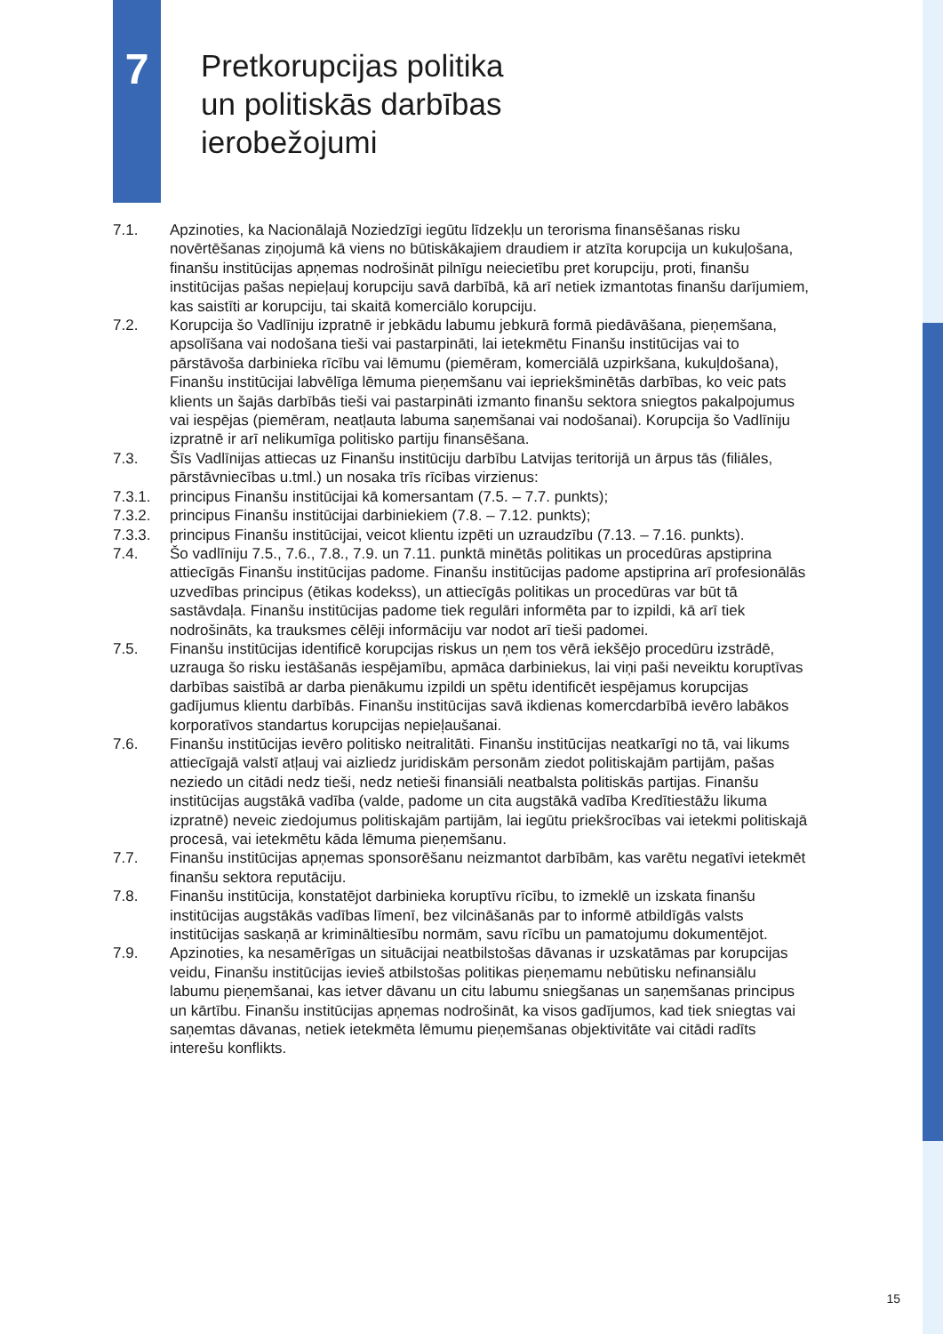7
Pretkorupcijas politika
un politiskās darbības
ierobežojumi
7.1. Apzinoties, ka Nacionālajā Noziedzīgi iegūtu līdzekļu un terorisma finansēšanas risku novērtēšanas ziņojumā kā viens no būtiskākajiem draudiem ir atzīta korupcija un kukuļošana, finanšu institūcijas apņemas nodrošināt pilnīgu neiecietību pret korupciju, proti, finanšu institūcijas pašas nepieļauj korupciju savā darbībā, kā arī netiek izmantotas finanšu darījumiem, kas saistīti ar korupciju, tai skaitā komerciālo korupciju.
7.2. Korupcija šo Vadlīniju izpratnē ir jebkādu labumu jebkurā formā piedāvāšana, pieņemšana, apsolīšana vai nodošana tieši vai pastarpināti, lai ietekmētu Finanšu institūcijas vai to pārstāvoša darbinieka rīcību vai lēmumu (piemēram, komerciālā uzpirkšana, kukuļdošana), Finanšu institūcijai labvēlīga lēmuma pieņemšanu vai iepriekšminētās darbības, ko veic pats klients un šajās darbībās tieši vai pastarpināti izmanto finanšu sektora sniegtos pakalpojumus vai iespējas (piemēram, neatļauta labuma saņemšanai vai nodošanai). Korupcija šo Vadlīniju izpratnē ir arī nelikumīga politisko partiju finansēšana.
7.3. Šīs Vadlīnijas attiecas uz Finanšu institūciju darbību Latvijas teritorijā un ārpus tās (filiāles, pārstāvniecības u.tml.) un nosaka trīs rīcības virzienus:
7.3.1. principus Finanšu institūcijai kā komersantam (7.5. – 7.7. punkts);
7.3.2. principus Finanšu institūcijai darbiniekiem (7.8. – 7.12. punkts);
7.3.3. principus Finanšu institūcijai, veicot klientu izpēti un uzraudzību (7.13. – 7.16. punkts).
7.4. Šo vadlīniju 7.5., 7.6., 7.8., 7.9. un 7.11. punktā minētās politikas un procedūras apstiprina attiecīgās Finanšu institūcijas padome. Finanšu institūcijas padome apstiprina arī profesionālās uzvedības principus (ētikas kodekss), un attiecīgās politikas un procedūras var būt tā sastāvdaļa. Finanšu institūcijas padome tiek regulāri informēta par to izpildi, kā arī tiek nodrošināts, ka trauksmes cēlēji informāciju var nodot arī tieši padomei.
7.5. Finanšu institūcijas identificē korupcijas riskus un ņem tos vērā iekšējo procedūru izstrādē, uzrauga šo risku iestāšanās iespējamību, apmāca darbiniekus, lai viņi paši neveiktu koruptīvas darbības saistībā ar darba pienākumu izpildi un spētu identificēt iespējamus korupcijas gadījumus klientu darbībās. Finanšu institūcijas savā ikdienas komercdarbībā ievēro labākos korporatīvos standartus korupcijas nepieļaušanai.
7.6. Finanšu institūcijas ievēro politisko neitralitāti. Finanšu institūcijas neatkarīgi no tā, vai likums attiecīgajā valstī atļauj vai aizliedz juridiskām personām ziedot politiskajām partijām, pašas neziedo un citādi nedz tieši, nedz netieši finansiāli neatbalsta politiskās partijas. Finanšu institūcijas augstākā vadība (valde, padome un cita augstākā vadība Kredītiestāžu likuma izpratnē) neveic ziedojumus politiskajām partijām, lai iegūtu priekšrocības vai ietekmi politiskajā procesā, vai ietekmētu kāda lēmuma pieņemšanu.
7.7. Finanšu institūcijas apņemas sponsorēšanu neizmantot darbībām, kas varētu negatīvi ietekmēt finanšu sektora reputāciju.
7.8. Finanšu institūcija, konstatējot darbinieka koruptīvu rīcību, to izmeklē un izskata finanšu institūcijas augstākās vadības līmenī, bez vilcināšanās par to informē atbildīgās valsts institūcijas saskaņā ar krimināltiesību normām, savu rīcību un pamatojumu dokumentējot.
7.9. Apzinoties, ka nesamērīgas un situācijai neatbilstošas dāvanas ir uzskatāmas par korupcijas veidu, Finanšu institūcijas ievieš atbilstošas politikas pieņemamu nebūtisku nefinansiālu labumu pieņemšanai, kas ietver dāvanu un citu labumu sniegšanas un saņemšanas principus un kārtību. Finanšu institūcijas apņemas nodrošināt, ka visos gadījumos, kad tiek sniegtas vai saņemtas dāvanas, netiek ietekmēta lēmumu pieņemšanas objektivitāte vai citādi radīts interešu konflikts.
15